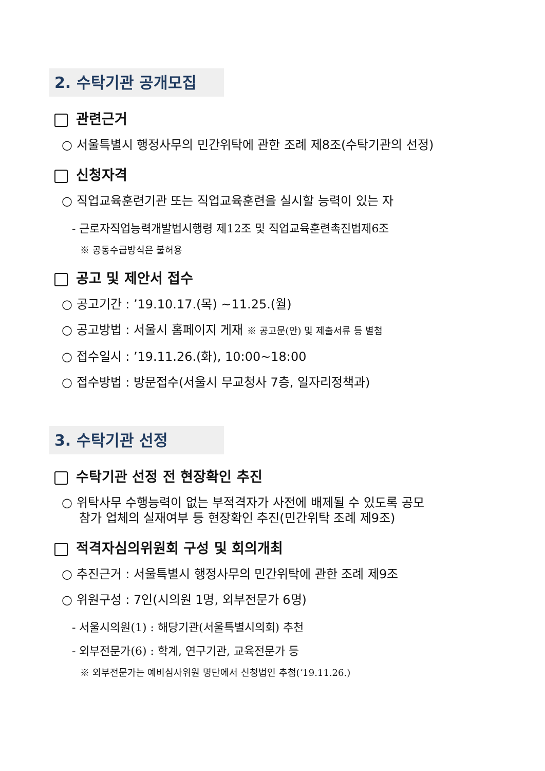2. 수탁기관 공개모집
관련근거
○ 서울특별시 행정사무의 민간위탁에 관한 조례 제8조(수탁기관의 선정)
신청자격
○ 직업교육훈련기관 또는 직업교육훈련을 실시할 능력이 있는 자
- 근로자직업능력개발법시행령 제12조 및 직업교육훈련촉진법제6조
※ 공동수급방식은 불허용
공고 및 제안서 접수
○ 공고기간 : ’19.10.17.(목) ~11.25.(월)
○ 공고방법 : 서울시 홈페이지 게재 ※ 공고문(안) 및 제출서류 등 별첨
○ 접수일시 : ’19.11.26.(화), 10:00~18:00
○ 접수방법 : 방문접수(서울시 무교청사 7층, 일자리정책과)
3. 수탁기관 선정
수탁기관 선정 전 현장확인 추진
○ 위탁사무 수행능력이 없는 부적격자가 사전에 배제될 수 있도록 공모
참가 업체의 실재여부 등 현장확인 추진(민간위탁 조례 제9조)
적격자심의위원회 구성 및 회의개최
○ 추진근거 : 서울특별시 행정사무의 민간위탁에 관한 조례 제9조
○ 위원구성 : 7인(시의원 1명, 외부전문가 6명)
- 서울시의원(1) : 해당기관(서울특별시의회) 추천
- 외부전문가(6) : 학계, 연구기관, 교육전문가 등
※ 외부전문가는 예비심사위원 명단에서 신청법인 추첨(‘19.11.26.)